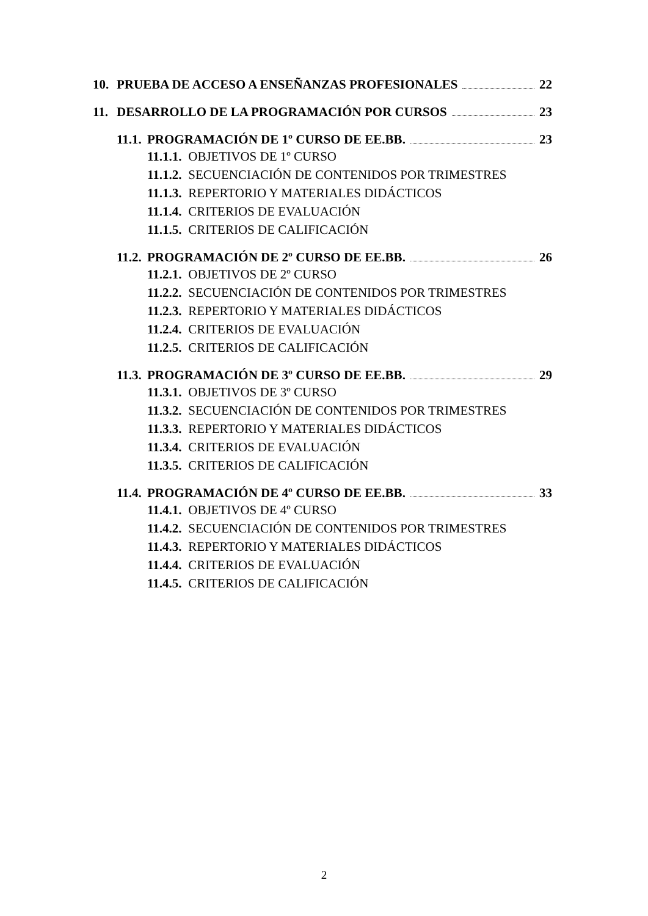10. PRUEBA DE ACCESO A ENSEÑANZAS PROFESIONALES 22
11. DESARROLLO DE LA PROGRAMACIÓN POR CURSOS 23
11.1. PROGRAMACIÓN DE 1º CURSO DE EE.BB. 23
11.1.1. OBJETIVOS DE 1º CURSO
11.1.2. SECUENCIACIÓN DE CONTENIDOS POR TRIMESTRES
11.1.3. REPERTORIO Y MATERIALES DIDÁCTICOS
11.1.4. CRITERIOS DE EVALUACIÓN
11.1.5. CRITERIOS DE CALIFICACIÓN
11.2. PROGRAMACIÓN DE 2º CURSO DE EE.BB. 26
11.2.1. OBJETIVOS DE 2º CURSO
11.2.2. SECUENCIACIÓN DE CONTENIDOS POR TRIMESTRES
11.2.3. REPERTORIO Y MATERIALES DIDÁCTICOS
11.2.4. CRITERIOS DE EVALUACIÓN
11.2.5. CRITERIOS DE CALIFICACIÓN
11.3. PROGRAMACIÓN DE 3º CURSO DE EE.BB. 29
11.3.1. OBJETIVOS DE 3º CURSO
11.3.2. SECUENCIACIÓN DE CONTENIDOS POR TRIMESTRES
11.3.3. REPERTORIO Y MATERIALES DIDÁCTICOS
11.3.4. CRITERIOS DE EVALUACIÓN
11.3.5. CRITERIOS DE CALIFICACIÓN
11.4. PROGRAMACIÓN DE 4º CURSO DE EE.BB. 33
11.4.1. OBJETIVOS DE 4º CURSO
11.4.2. SECUENCIACIÓN DE CONTENIDOS POR TRIMESTRES
11.4.3. REPERTORIO Y MATERIALES DIDÁCTICOS
11.4.4. CRITERIOS DE EVALUACIÓN
11.4.5. CRITERIOS DE CALIFICACIÓN
2